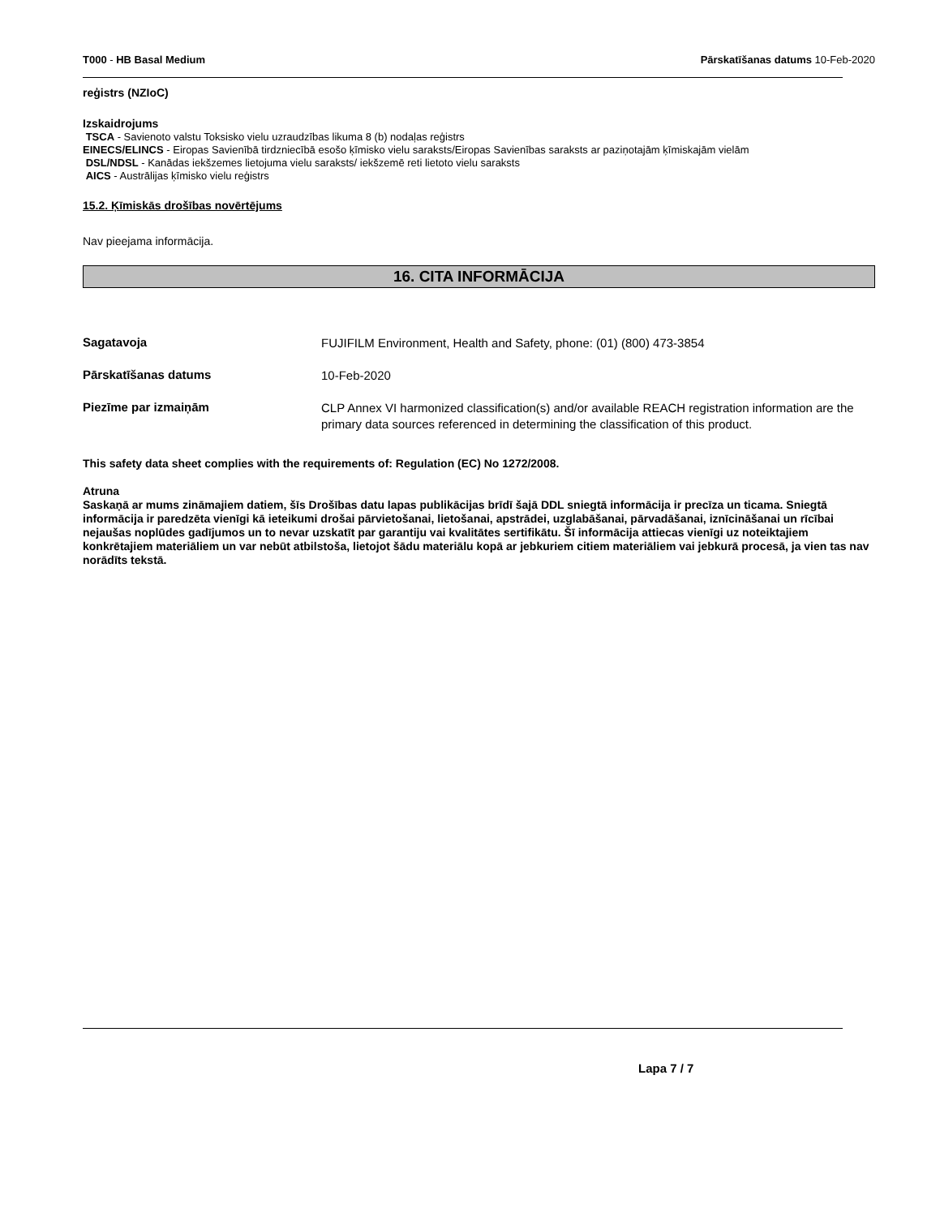T000 - HB Basal Medium Pārskatīšanas datums 10-Feb-2020
reģistrs (NZIoC)
Izskaidrojums
TSCA - Savienoto valstu Toksisko vielu uzraudzības likuma 8 (b) nodaļas reģistrs
EINECS/ELINCS - Eiropas Savienībā tirdzniecībā esošo ķīmisko vielu saraksts/Eiropas Savienības saraksts ar paziņotajām ķīmiskajām vielām
DSL/NDSL - Kanādas iekšzemes lietojuma vielu saraksts/ iekšzemē reti lietoto vielu saraksts
AICS - Austrālijas ķīmisko vielu reģistrs
15.2. Ķīmiskās drošības novērtējums
Nav pieejama informācija.
16. CITA INFORMĀCIJA
Sagatavoja
FUJIFILM Environment, Health and Safety, phone: (01) (800) 473-3854
Pārskatīšanas datums
10-Feb-2020
Piezīme par izmaiņām
CLP Annex VI harmonized classification(s) and/or available REACH registration information are the primary data sources referenced in determining the classification of this product.
This safety data sheet complies with the requirements of: Regulation (EC) No 1272/2008.
Atruna
Saskaņā ar mums zināmajiem datiem, šīs Drošības datu lapas publikācijas brīdī šajā DDL sniegtā informācija ir precīza un ticama. Sniegtā informācija ir paredzēta vienīgi kā ieteikumi drošai pārvietošanai, lietošanai, apstrādei, uzglabāšanai, pārvadāšanai, iznīcināšanai un rīcībai nejaušas noplūdes gadījumos un to nevar uzskatīt par garantiju vai kvalitātes sertifikātu. Šī informācija attiecas vienīgi uz noteiktajiem konkrētajiem materiāliem un var nebūt atbilstoša, lietojot šādu materiālu kopā ar jebkuriem citiem materiāliem vai jebkurā procesā, ja vien tas nav norādīts tekstā.
Lapa 7 / 7